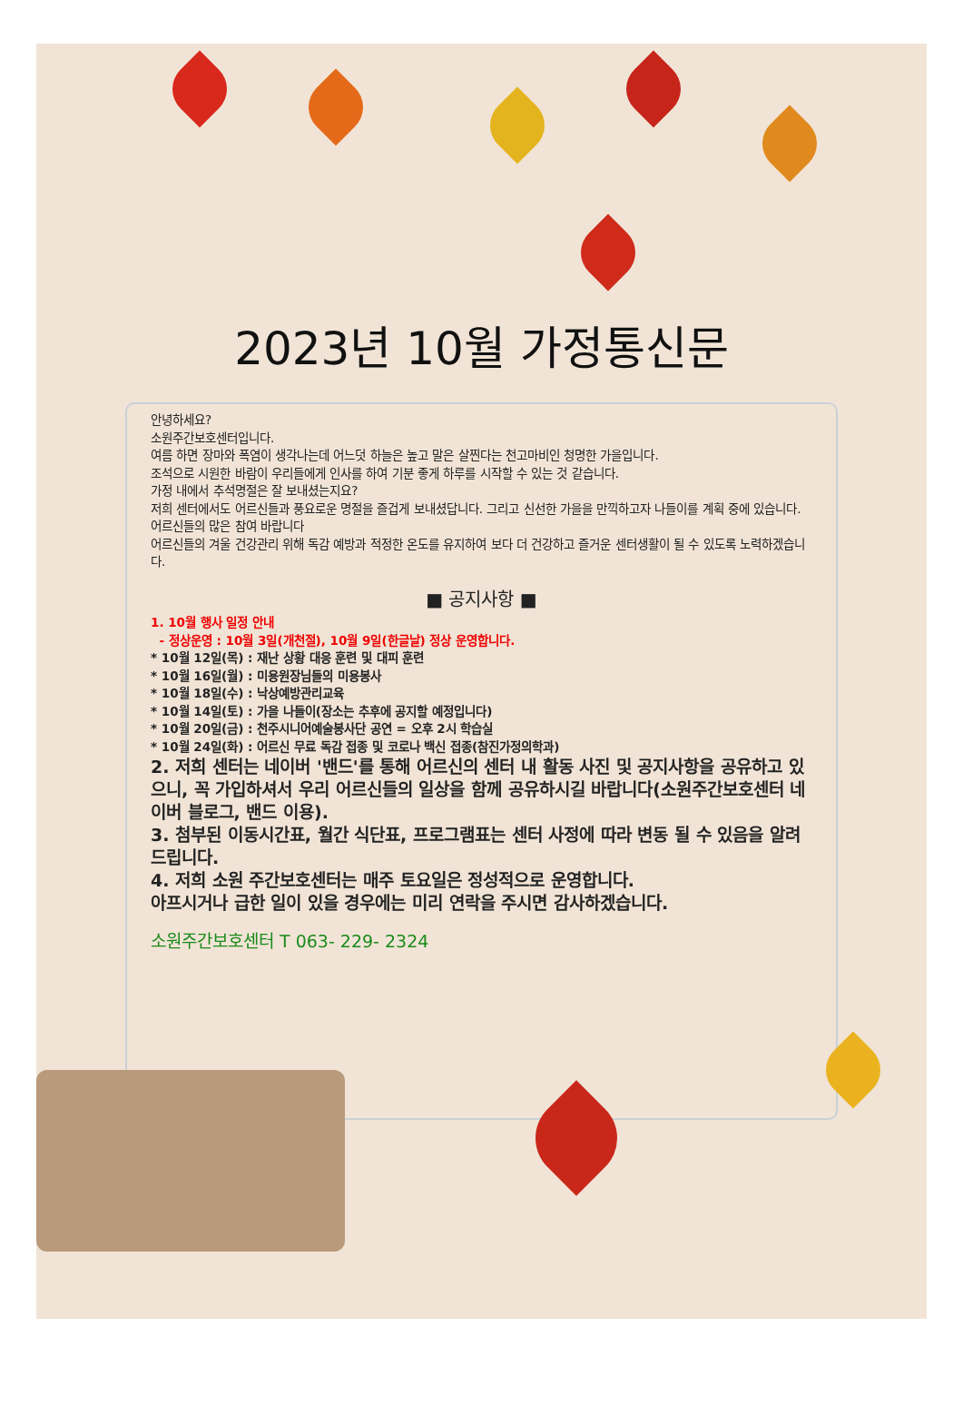2023년 10월 가정통신문
안녕하세요?
소원주간보호센터입니다.
여름 하면 장마와 폭염이 생각나는데 어느덧 하늘은 높고 말은 살찐다는 천고마비인 청명한 가을입니다.
조석으로 시원한 바람이 우리들에게 인사를 하여 기분 좋게 하루를 시작할 수 있는 것 같습니다.
가정 내에서 추석명절은 잘 보내셨는지요?
저희 센터에서도 어르신들과 풍요로운 명절을 즐겁게 보내셨답니다. 그리고 신선한 가을을 만끽하고자 나들이를 계획 중에 있습니다. 어르신들의 많은 참여 바랍니다
어르신들의 겨울 건강관리 위해 독감 예방과 적정한 온도를 유지하여 보다 더 건강하고 즐거운 센터생활이 될 수 있도록 노력하겠습니다.
■ 공지사항 ■
1. 10월 행사 일정 안내
- 정상운영 : 10월 3일(개천절), 10월 9일(한글날) 정상 운영합니다.
* 10월 12일(목) : 재난 상황 대응 훈련 및 대피 훈련
* 10월 16일(월) : 미용원장님들의 미용봉사
* 10월 18일(수) : 낙상예방관리교육
* 10월 14일(토) : 가을 나들이(장소는 추후에 공지할 예정입니다)
* 10월 20일(금) : 천주시니어예술봉사단 공연 = 오후 2시 학습실
* 10월 24일(화) : 어르신 무료 독감 접종 및 코로나 백신 접종(참진가정의학과)
2. 저희 센터는 네이버 '밴드'를 통해 어르신의 센터 내 활동 사진 및 공지사항을 공유하고 있으니, 꼭 가입하셔서 우리 어르신들의 일상을 함께 공유하시길 바랍니다(소원주간보호센터 네이버 블로그, 밴드 이용).
3. 첨부된 이동시간표, 월간 식단표, 프로그램표는 센터 사정에 따라 변동 될 수 있음을 알려드립니다.
4. 저희 소원 주간보호센터는 매주 토요일은 정성적으로 운영합니다.
아프시거나 급한 일이 있을 경우에는 미리 연락을 주시면 감사하겠습니다.
소원주간보호센터 T 063- 229- 2324